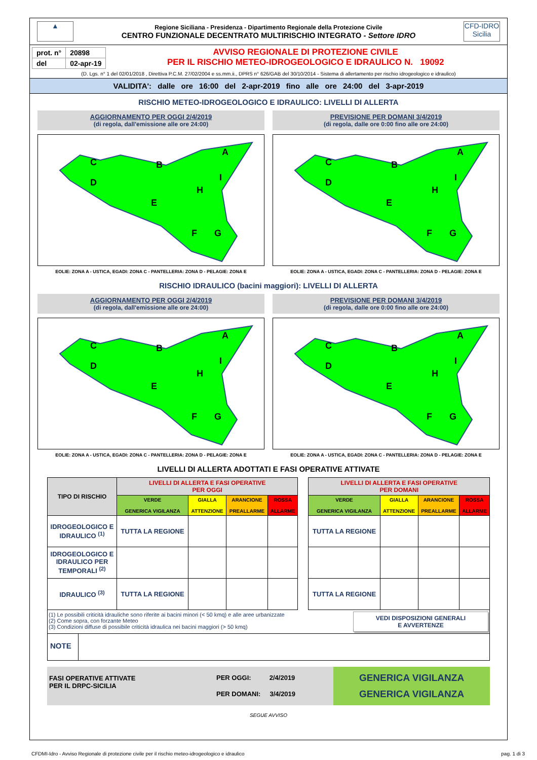▲
Regione Siciliana - Presidenza - Dipartimento Regionale della Protezione Civile
CENTRO FUNZIONALE DECENTRATO MULTIRISCHIO INTEGRATO - Settore IDRO
CFD-IDRO
Sicilia
| prot. n° | 20898 |
| del | 02-apr-19 |
AVVISO REGIONALE DI PROTEZIONE CIVILE
PER IL RISCHIO METEO-IDROGEOLOGICO E IDRAULICO N. 19092
(D. Lgs. n° 1 del 02/01/2018 , Direttiva P.C.M. 27/02/2004 e ss.mm.ii., DPRS n° 626/GAB del 30/10/2014 - Sistema di allertamento per rischio idrogeologico e idraulico)
VALIDITA': dalle ore 16:00 del 2-apr-2019 fino alle ore 24:00 del 3-apr-2019
RISCHIO METEO-IDROGEOLOGICO E IDRAULICO: LIVELLI DI ALLERTA
AGGIORNAMENTO PER OGGI 2/4/2019
(di regola, dall'emissione alle ore 24:00)
C
D
B
A
E
H
I
F
G
EOLIE: ZONA A - USTICA, EGADI: ZONA C - PANTELLERIA: ZONA D - PELAGIE: ZONA E
PREVISIONE PER DOMANI 3/4/2019
(di regola, dalle ore 0:00 fino alle ore 24:00)
C
D
B
A
E
H
I
F
G
EOLIE: ZONA A - USTICA, EGADI: ZONA C - PANTELLERIA: ZONA D - PELAGIE: ZONA E
RISCHIO IDRAULICO (bacini maggiori): LIVELLI DI ALLERTA
AGGIORNAMENTO PER OGGI 2/4/2019
(di regola, dall'emissione alle ore 24:00)
C
D
B
A
E
H
I
F
G
EOLIE: ZONA A - USTICA, EGADI: ZONA C - PANTELLERIA: ZONA D - PELAGIE: ZONA E
PREVISIONE PER DOMANI 3/4/2019
(di regola, dalle ore 0:00 fino alle ore 24:00)
C
D
B
A
E
H
I
F
G
EOLIE: ZONA A - USTICA, EGADI: ZONA C - PANTELLERIA: ZONA D - PELAGIE: ZONA E
LIVELLI DI ALLERTA ADOTTATI E FASI OPERATIVE ATTIVATE
| TIPO DI RISCHIO | LIVELLI DI ALLERTA E FASI OPERATIVE PER OGGI | | | | | LIVELLI DI ALLERTA E FASI OPERATIVE PER DOMANI | | | |
| | VERDE GENERICA VIGILANZA | GIALLA ATTENZIONE | ARANCIONE PREALLARME | ROSSA ALLARME | | VERDE GENERICA VIGILANZA | GIALLA ATTENZIONE | ARANCIONE PREALLARME | ROSSA ALLARME |
| IDROGEOLOGICO E IDRAULICO <sup>(1)</sup> | TUTTA LA REGIONE | | | | | TUTTA LA REGIONE | | | |
| IDROGEOLOGICO E IDRAULICO PER TEMPORALI <sup>(2)</sup> | | | | | | | | | |
| IDRAULICO <sup>(3)</sup> | TUTTA LA REGIONE | | | | | TUTTA LA REGIONE | | | |
(1) Le possibili criticità idrauliche sono riferite ai bacini minori (< 50 kmq) e alle aree urbanizzate
(2) Come sopra, con forzante Meteo
(3) Condizioni diffuse di possibile criticità idraulica nei bacini maggiori (> 50 kmq)
VEDI DISPOSIZIONI GENERALI
E AVVERTENZE
NOTE
FASI OPERATIVE ATTIVATE
PER IL DRPC-SICILIA
PER OGGI: 2/4/2019
PER DOMANI: 3/4/2019
GENERICA VIGILANZA
GENERICA VIGILANZA
SEGUE AVVISO
CFDMI-Idro - Avviso Regionale di protezione civile per il rischio meteo-idrogeologico e idraulico pag. 1 di 3